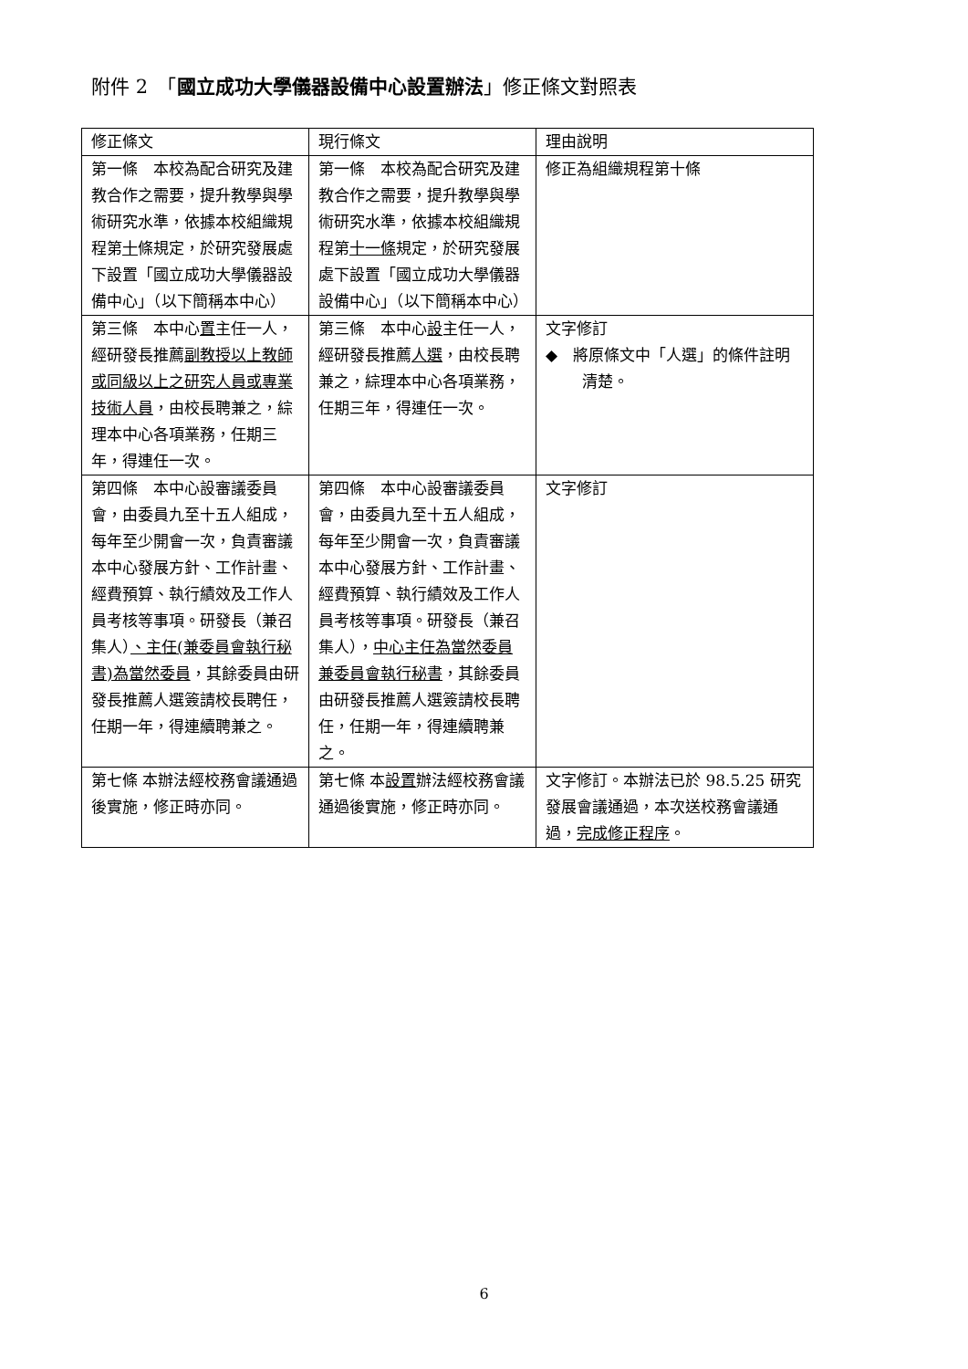附件 2　「國立成功大學儀器設備中心設置辦法」修正條文對照表
| 修正條文 | 現行條文 | 理由說明 |
| --- | --- | --- |
| 第一條 本校為配合研究及建教合作之需要，提升教學與學術研究水準，依據本校組織規程第 十 條規定，於研究發展處下設置「國立成功大學儀器設備中心」（以下簡稱本中心） | 第一條 本校為配合研究及建教合作之需要，提升教學與學術研究水準，依據本校組織規程第 十一條 規定，於研究發展處下設置「國立成功大學儀器設備中心」（以下簡稱本中心） | 修正為組織規程第十條 |
| 第三條 本中心 置 主任一人，經研發長推薦 副教授以上教師或同級以上之研究人員或專業技術人員 ，由校長聘兼之，綜理本中心各項業務，任期三年，得連任一次。 | 第三條 本中心 設 主任一人，經研發長推薦 人選 ，由校長聘兼之，綜理本中心各項業務，任期三年，得連任一次。 | 文字修訂 ◆ 將原條文中「人選」的條件註明清楚。 |
| 第四條 本中心設審議委員會，由委員九至十五人組成，每年至少開會一次，負責審議本中心發展方針、工作計畫、經費預算、執行績效及工作人員考核等事項。研發長（兼召集人） 、主任(兼委員會執行秘書)為當然委員 ，其餘委員由研發長推薦人選簽請校長聘任，任期一年，得連續聘兼之。 | 第四條 本中心設審議委員會，由委員九至十五人組成，每年至少開會一次，負責審議本中心發展方針、工作計畫、經費預算、執行績效及工作人員考核等事項。研發長（兼召集人）， 中心主任為當然委員兼委員會執行秘書 ，其餘委員由研發長推薦人選簽請校長聘任，任期一年，得連續聘兼之。 | 文字修訂 |
| 第七條 本辦法經校務會議通過後實施，修正時亦同。 | 第七條 本 設置 辦法經校務會議通過後實施，修正時亦同。 | 文字修訂。本辦法已於 98.5.25 研究發展會議通過，本次送校務會議通過， 完成修正程序 。 |
6